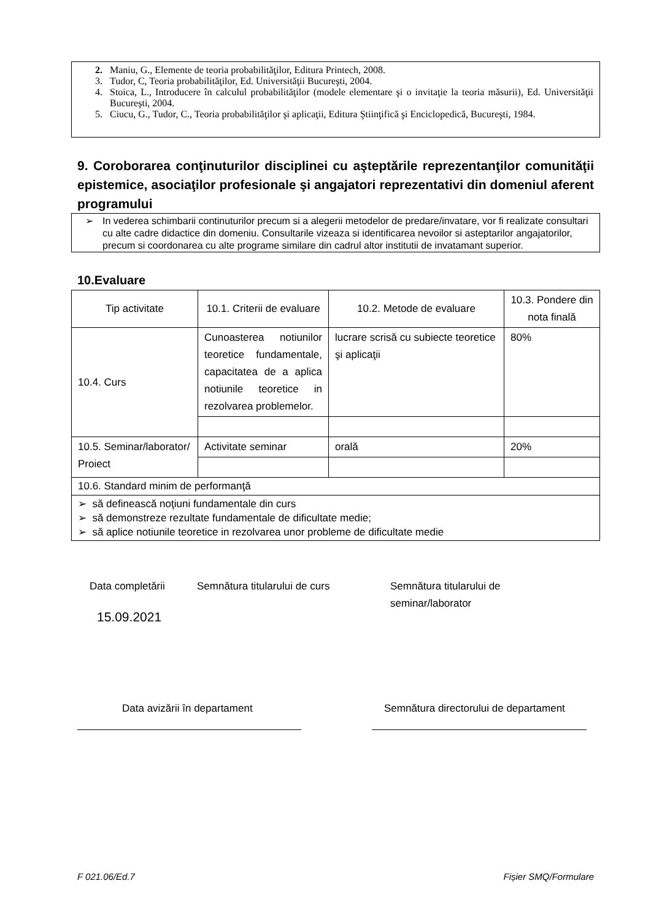2. Maniu, G., Elemente de teoria probabilităţilor, Editura Printech, 2008.
3. Tudor, C, Teoria probabilităţilor, Ed. Universităţii Bucureşti, 2004.
4. Stoica, L., Introducere în calculul probabilităţilor (modele elementare şi o invitaţie la teoria măsurii), Ed. Universităţii Bucureşti, 2004.
5. Ciucu, G., Tudor, C., Teoria probabilităţilor şi aplicaţii, Editura Ştiinţifică şi Enciclopedică, Bucureşti, 1984.
9. Coroborarea conţinuturilor disciplinei cu aşteptările reprezentanţilor comunităţii epistemice, asociaţilor profesionale şi angajatori reprezentativi din domeniul aferent programului
➢ In vederea schimbarii continuturilor precum si a alegerii metodelor de predare/invatare, vor fi realizate consultari cu alte cadre didactice din domeniu. Consultarile vizeaza si identificarea nevoilor si asteptarilor angajatorilor, precum si coordonarea cu alte programe similare din cadrul altor institutii de invatamant superior.
10.Evaluare
| Tip activitate | 10.1. Criterii de evaluare | 10.2. Metode de evaluare | 10.3. Pondere din nota finală |
| 10.4. Curs | Cunoasterea notiunilor teoretice fundamentale, capacitatea de a aplica notiunile teoretice in rezolvarea problemelor. | lucrare scrisă cu subiecte teoretice şi aplicaţii | 80% |
| 10.5. Seminar/laborator/ Proiect | Activitate seminar | orală | 20% |
| 10.6. Standard minim de performanţă | | | |
| ➢ să definească noţiuni fundamentale din curs ➢ să demonstreze rezultate fundamentale de dificultate medie; ➢ să aplice notiunile teoretice in rezolvarea unor probleme de dificultate medie | | | |
Data completării
15.09.2021
Semnătura titularului de curs Semnătura titularului de
seminar/laborator
Data avizării în departament Semnătura directorului de departament
F 021.06/Ed.7 Fișier SMQ/Formulare